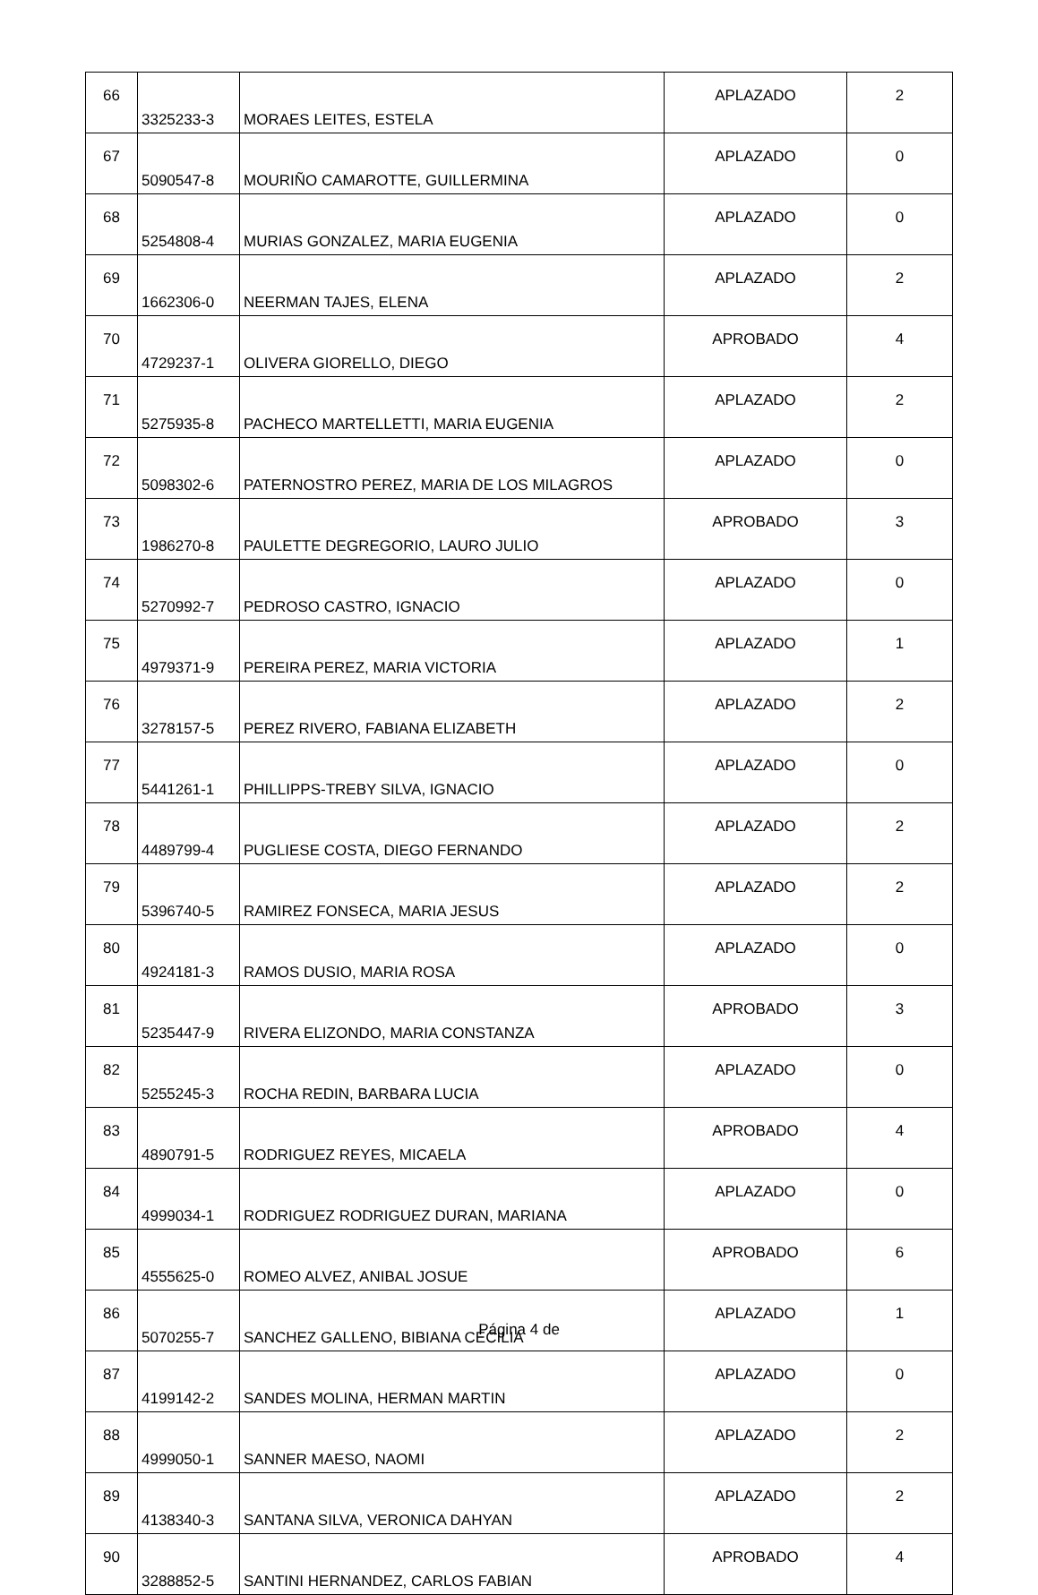| 66 | 3325233-3 | MORAES LEITES, ESTELA | APLAZADO | 2 |
| 67 | 5090547-8 | MOURIÑO CAMAROTTE, GUILLERMINA | APLAZADO | 0 |
| 68 | 5254808-4 | MURIAS GONZALEZ, MARIA EUGENIA | APLAZADO | 0 |
| 69 | 1662306-0 | NEERMAN TAJES, ELENA | APLAZADO | 2 |
| 70 | 4729237-1 | OLIVERA GIORELLO, DIEGO | APROBADO | 4 |
| 71 | 5275935-8 | PACHECO MARTELLETTI, MARIA EUGENIA | APLAZADO | 2 |
| 72 | 5098302-6 | PATERNOSTRO PEREZ, MARIA DE LOS MILAGROS | APLAZADO | 0 |
| 73 | 1986270-8 | PAULETTE DEGREGORIO, LAURO JULIO | APROBADO | 3 |
| 74 | 5270992-7 | PEDROSO CASTRO, IGNACIO | APLAZADO | 0 |
| 75 | 4979371-9 | PEREIRA PEREZ, MARIA VICTORIA | APLAZADO | 1 |
| 76 | 3278157-5 | PEREZ RIVERO, FABIANA ELIZABETH | APLAZADO | 2 |
| 77 | 5441261-1 | PHILLIPPS-TREBY SILVA, IGNACIO | APLAZADO | 0 |
| 78 | 4489799-4 | PUGLIESE COSTA, DIEGO FERNANDO | APLAZADO | 2 |
| 79 | 5396740-5 | RAMIREZ FONSECA, MARIA JESUS | APLAZADO | 2 |
| 80 | 4924181-3 | RAMOS DUSIO, MARIA ROSA | APLAZADO | 0 |
| 81 | 5235447-9 | RIVERA ELIZONDO, MARIA CONSTANZA | APROBADO | 3 |
| 82 | 5255245-3 | ROCHA REDIN, BARBARA LUCIA | APLAZADO | 0 |
| 83 | 4890791-5 | RODRIGUEZ REYES, MICAELA | APROBADO | 4 |
| 84 | 4999034-1 | RODRIGUEZ RODRIGUEZ DURAN, MARIANA | APLAZADO | 0 |
| 85 | 4555625-0 | ROMEO ALVEZ, ANIBAL JOSUE | APROBADO | 6 |
| 86 | 5070255-7 | SANCHEZ GALLENO, BIBIANA CECILIA | APLAZADO | 1 |
| 87 | 4199142-2 | SANDES MOLINA, HERMAN MARTIN | APLAZADO | 0 |
| 88 | 4999050-1 | SANNER MAESO, NAOMI | APLAZADO | 2 |
| 89 | 4138340-3 | SANTANA SILVA, VERONICA DAHYAN | APLAZADO | 2 |
| 90 | 3288852-5 | SANTINI HERNANDEZ, CARLOS FABIAN | APROBADO | 4 |
Página 4 de